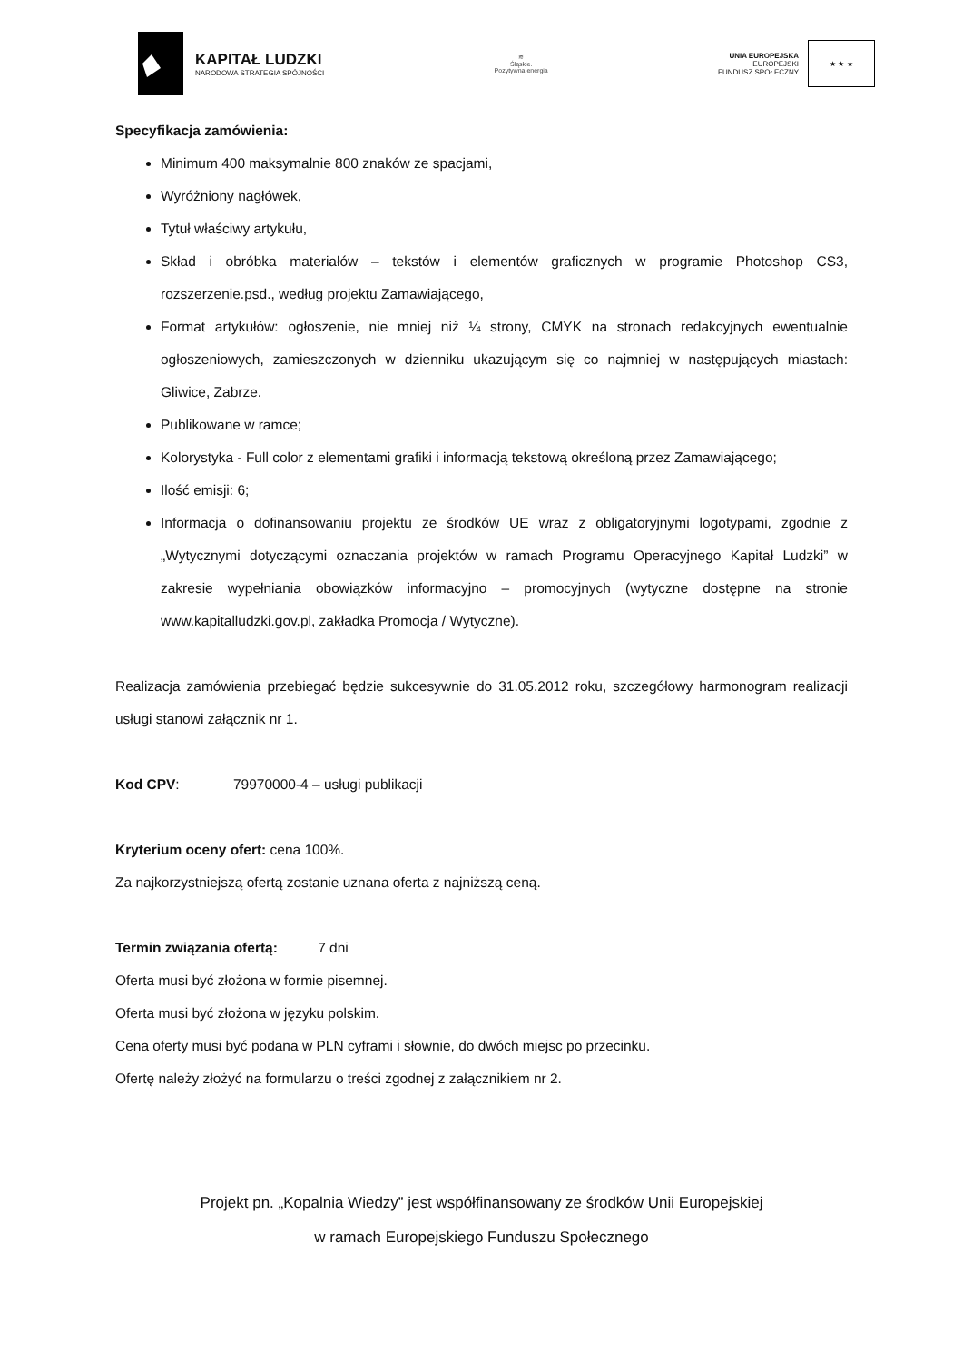KAPITAŁ LUDZKI
NARODOWA STRATEGIA SPÓJNOŚCI
≋
Śląskie.
Pozytywna energia
UNIA EUROPEJSKA
EUROPEJSKI
FUNDUSZ SPOŁECZNY
★ ★ ★
Specyfikacja zamówienia:
Minimum 400 maksymalnie 800 znaków ze spacjami,
Wyróżniony nagłówek,
Tytuł właściwy artykułu,
Skład i obróbka materiałów – tekstów i elementów graficznych w programie Photoshop CS3, rozszerzenie.psd., według projektu Zamawiającego,
Format artykułów: ogłoszenie, nie mniej niż ¼ strony, CMYK na stronach redakcyjnych ewentualnie ogłoszeniowych, zamieszczonych w dzienniku ukazującym się co najmniej w następujących miastach: Gliwice, Zabrze.
Publikowane w ramce;
Kolorystyka - Full color z elementami grafiki i informacją tekstową określoną przez Zamawiającego;
Ilość emisji: 6;
Informacja o dofinansowaniu projektu ze środków UE wraz z obligatoryjnymi logotypami, zgodnie z „Wytycznymi dotyczącymi oznaczania projektów w ramach Programu Operacyjnego Kapitał Ludzki” w zakresie wypełniania obowiązków informacyjno – promocyjnych (wytyczne dostępne na stronie www.kapitalludzki.gov.pl, zakładka Promocja / Wytyczne).
Realizacja zamówienia przebiegać będzie sukcesywnie do 31.05.2012 roku, szczegółowy harmonogram realizacji usługi stanowi załącznik nr 1.
Kod CPV: 79970000-4 – usługi publikacji
Kryterium oceny ofert: cena 100%.
Za najkorzystniejszą ofertą zostanie uznana oferta z najniższą ceną.
Termin związania ofertą: 7 dni
Oferta musi być złożona w formie pisemnej.
Oferta musi być złożona w języku polskim.
Cena oferty musi być podana w PLN cyframi i słownie, do dwóch miejsc po przecinku.
Ofertę należy złożyć na formularzu o treści zgodnej z załącznikiem nr 2.
Projekt pn. „Kopalnia Wiedzy” jest współfinansowany ze środków Unii Europejskiej
w ramach Europejskiego Funduszu Społecznego